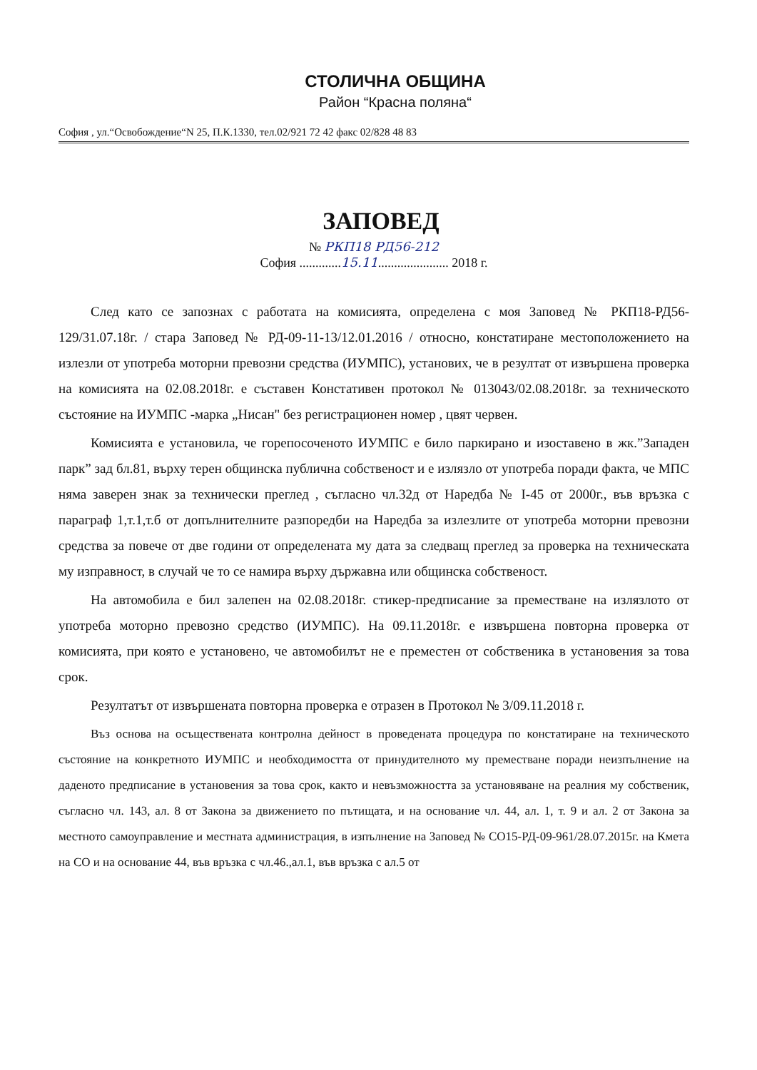СТОЛИЧНА ОБЩИНА
Район “Красна поляна“
София , ул.“Освобождение“N 25, П.К.1330, тел.02/921 72 42 факс 02/828 48 83
ЗАПОВЕД
№ РКП18 РД56-212
София .............15.11...................... 2018 г.
След като се запознах с работата на комисията, определена с моя Заповед № РКП18-РД56-129/31.07.18г. / стара Заповед № РД-09-11-13/12.01.2016 / относно, констатиране местоположението на излезли от употреба моторни превозни средства (ИУМПС), установих, че в резултат от извършена проверка на комисията на 02.08.2018г. е съставен Констативен протокол № 013043/02.08.2018г. за техническото състояние на ИУМПС -марка „Нисан" без регистрационен номер , цвят червен.
Комисията е установила, че горепосоченото ИУМПС е било паркирано и изоставено в жк.”Западен парк” зад бл.81, върху терен общинска публична собственост и е излязло от употреба поради факта, че МПС няма заверен знак за технически преглед , съгласно чл.32д от Наредба № I-45 от 2000г., във връзка с параграф 1,т.1,т.б от допълнителните разпоредби на Наредба за излезлите от употреба моторни превозни средства за повече от две години от определената му дата за следващ преглед за проверка на техническата му изправност, в случай че то се намира върху държавна или общинска собственост.
На автомобила е бил залепен на 02.08.2018г. стикер-предписание за преместване на излязлото от употреба моторно превозно средство (ИУМПС). На 09.11.2018г. е извършена повторна проверка от комисията, при която е установено, че автомобилът не е преместен от собственика в установения за това срок.
Резултатът от извършената повторна проверка е отразен в Протокол № 3/09.11.2018 г.
Въз основа на осъществената контролна дейност в проведената процедура по констатиране на техническото състояние на конкретното ИУМПС и необходимостта от принудителното му преместване поради неизпълнение на даденото предписание в установения за това срок, както и невъзможността за установяване на реалния му собственик, съгласно чл. 143, ал. 8 от Закона за движението по пътищата, и на основание чл. 44, ал. 1, т. 9 и ал. 2 от Закона за местното самоуправление и местната администрация, в изпълнение на Заповед № СО15-РД-09-961/28.07.2015г. на Кмета на СО и на основание 44, във връзка с чл.46.,ал.1, във връзка с ал.5 от